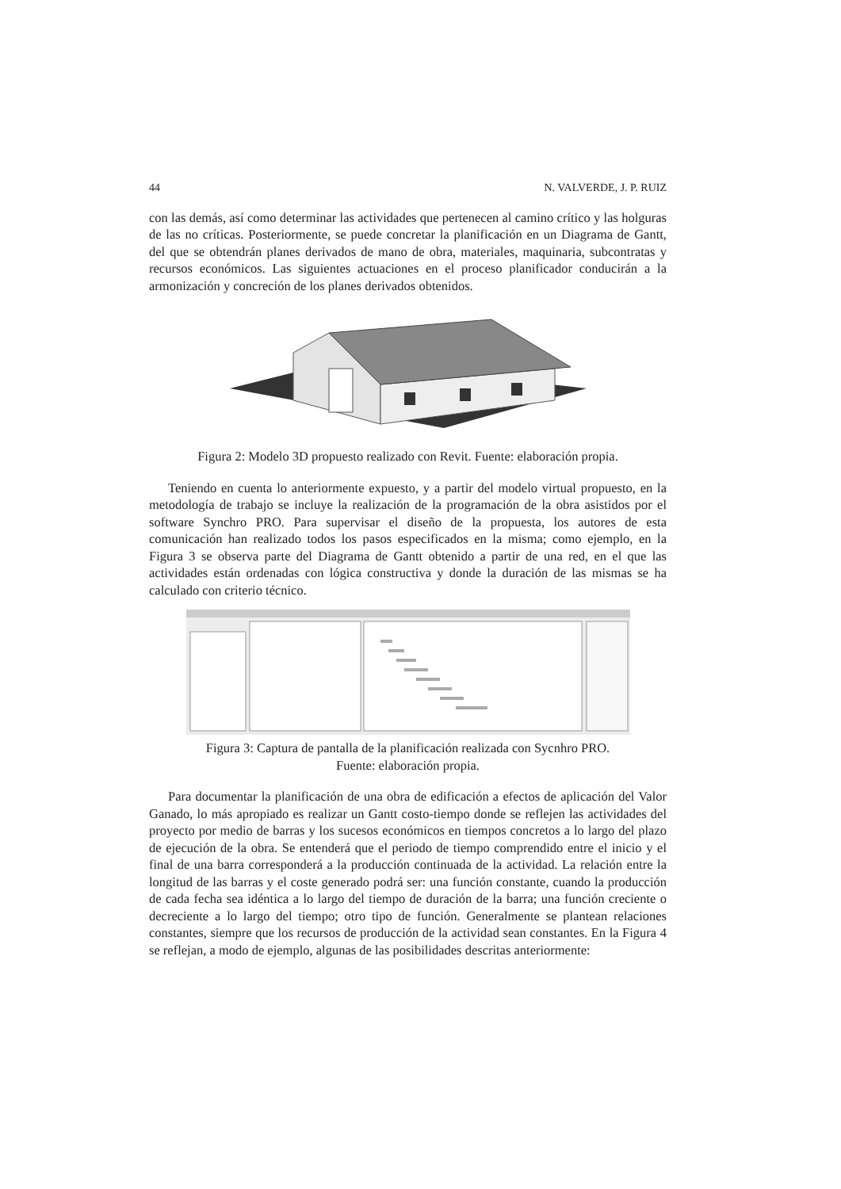44 N. VALVERDE, J. P. RUIZ
con las demás, así como determinar las actividades que pertenecen al camino crítico y las holguras de las no críticas. Posteriormente, se puede concretar la planificación en un Diagrama de Gantt, del que se obtendrán planes derivados de mano de obra, materiales, maquinaria, subcontratas y recursos económicos. Las siguientes actuaciones en el proceso planificador conducirán a la armonización y concreción de los planes derivados obtenidos.
Figura 2: Modelo 3D propuesto realizado con Revit. Fuente: elaboración propia.
Teniendo en cuenta lo anteriormente expuesto, y a partir del modelo virtual propuesto, en la metodología de trabajo se incluye la realización de la programación de la obra asistidos por el software Synchro PRO. Para supervisar el diseño de la propuesta, los autores de esta comunicación han realizado todos los pasos especificados en la misma; como ejemplo, en la Figura 3 se observa parte del Diagrama de Gantt obtenido a partir de una red, en el que las actividades están ordenadas con lógica constructiva y donde la duración de las mismas se ha calculado con criterio técnico.
Figura 3: Captura de pantalla de la planificación realizada con Sycnhro PRO.
Fuente: elaboración propia.
Para documentar la planificación de una obra de edificación a efectos de aplicación del Valor Ganado, lo más apropiado es realizar un Gantt costo-tiempo donde se reflejen las actividades del proyecto por medio de barras y los sucesos económicos en tiempos concretos a lo largo del plazo de ejecución de la obra. Se entenderá que el periodo de tiempo comprendido entre el inicio y el final de una barra corresponderá a la producción continuada de la actividad. La relación entre la longitud de las barras y el coste generado podrá ser: una función constante, cuando la producción de cada fecha sea idéntica a lo largo del tiempo de duración de la barra; una función creciente o decreciente a lo largo del tiempo; otro tipo de función. Generalmente se plantean relaciones constantes, siempre que los recursos de producción de la actividad sean constantes. En la Figura 4 se reflejan, a modo de ejemplo, algunas de las posibilidades descritas anteriormente: